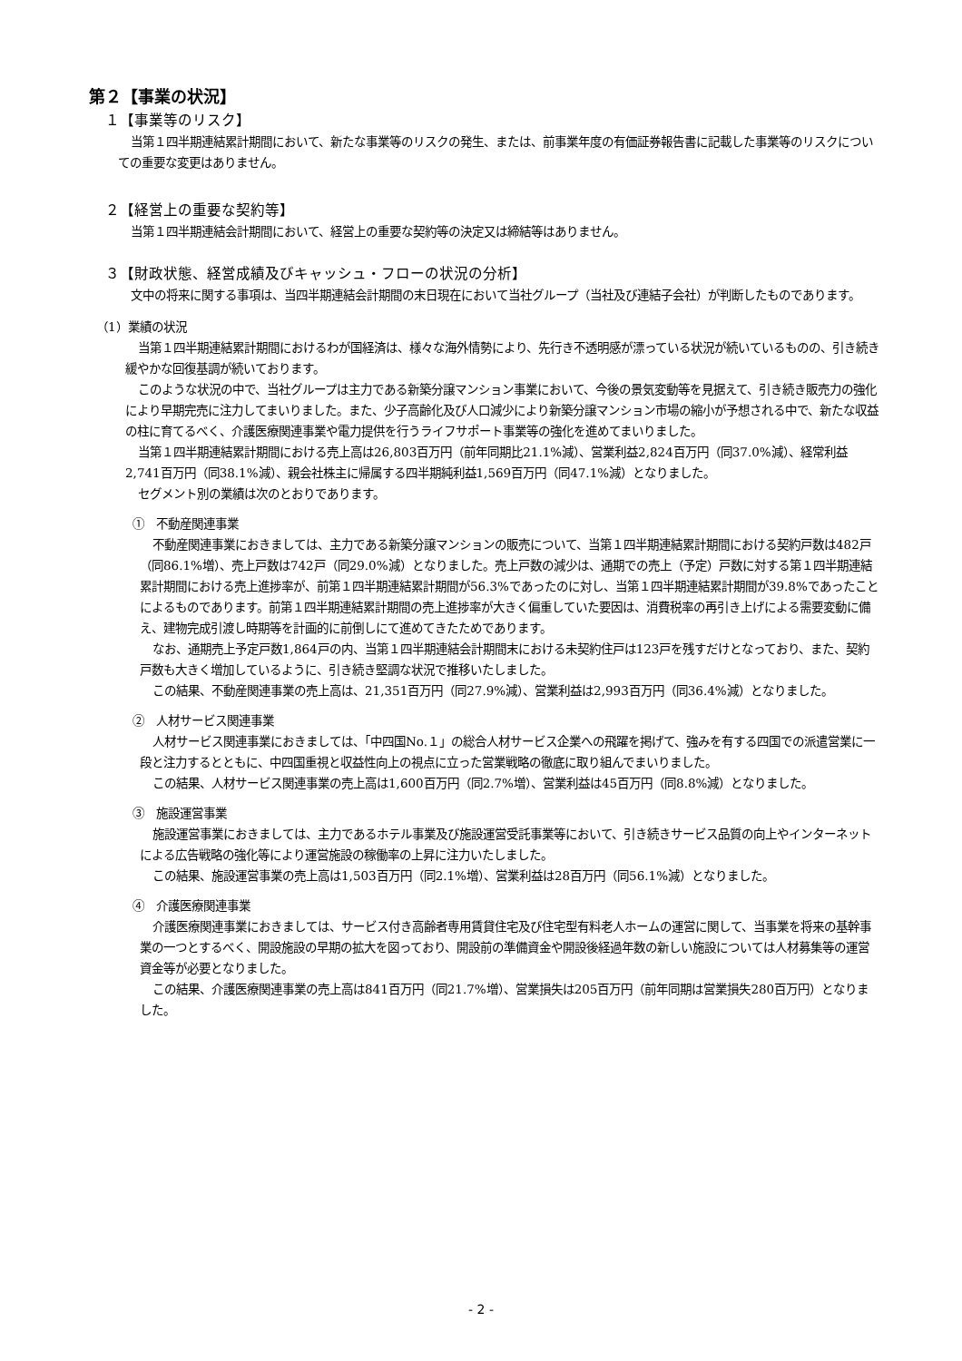第２【事業の状況】
１【事業等のリスク】
当第１四半期連結累計期間において、新たな事業等のリスクの発生、または、前事業年度の有価証券報告書に記載した事業等のリスクについての重要な変更はありません。
２【経営上の重要な契約等】
当第１四半期連結会計期間において、経営上の重要な契約等の決定又は締結等はありません。
３【財政状態、経営成績及びキャッシュ・フローの状況の分析】
文中の将来に関する事項は、当四半期連結会計期間の末日現在において当社グループ（当社及び連結子会社）が判断したものであります。
（1）業績の状況
当第１四半期連結累計期間におけるわが国経済は、様々な海外情勢により、先行き不透明感が漂っている状況が続いているものの、引き続き緩やかな回復基調が続いております。
このような状況の中で、当社グループは主力である新築分譲マンション事業において、今後の景気変動等を見据えて、引き続き販売力の強化により早期完売に注力してまいりました。また、少子高齢化及び人口減少により新築分譲マンション市場の縮小が予想される中で、新たな収益の柱に育てるべく、介護医療関連事業や電力提供を行うライフサポート事業等の強化を進めてまいりました。
当第１四半期連結累計期間における売上高は26,803百万円（前年同期比21.1%減）、営業利益2,824百万円（同37.0%減）、経常利益2,741百万円（同38.1%減）、親会社株主に帰属する四半期純利益1,569百万円（同47.1%減）となりました。
セグメント別の業績は次のとおりであります。
①　不動産関連事業
不動産関連事業におきましては、主力である新築分譲マンションの販売について、当第１四半期連結累計期間における契約戸数は482戸（同86.1%増）、売上戸数は742戸（同29.0%減）となりました。売上戸数の減少は、通期での売上（予定）戸数に対する第１四半期連結累計期間における売上進捗率が、前第１四半期連結累計期間が56.3%であったのに対し、当第１四半期連結累計期間が39.8%であったことによるものであります。前第１四半期連結累計期間の売上進捗率が大きく偏重していた要因は、消費税率の再引き上げによる需要変動に備え、建物完成引渡し時期等を計画的に前倒しにて進めてきたためであります。
なお、通期売上予定戸数1,864戸の内、当第１四半期連結会計期間末における未契約住戸は123戸を残すだけとなっており、また、契約戸数も大きく増加しているように、引き続き堅調な状況で推移いたしました。
この結果、不動産関連事業の売上高は、21,351百万円（同27.9%減）、営業利益は2,993百万円（同36.4%減）となりました。
②　人材サービス関連事業
人材サービス関連事業におきましては、「中四国No.１」の総合人材サービス企業への飛躍を掲げて、強みを有する四国での派遣営業に一段と注力するとともに、中四国重視と収益性向上の視点に立った営業戦略の徹底に取り組んでまいりました。
この結果、人材サービス関連事業の売上高は1,600百万円（同2.7%増）、営業利益は45百万円（同8.8%減）となりました。
③　施設運営事業
施設運営事業におきましては、主力であるホテル事業及び施設運営受託事業等において、引き続きサービス品質の向上やインターネットによる広告戦略の強化等により運営施設の稼働率の上昇に注力いたしました。
この結果、施設運営事業の売上高は1,503百万円（同2.1%増）、営業利益は28百万円（同56.1%減）となりました。
④　介護医療関連事業
介護医療関連事業におきましては、サービス付き高齢者専用賃貸住宅及び住宅型有料老人ホームの運営に関して、当事業を将来の基幹事業の一つとするべく、開設施設の早期の拡大を図っており、開設前の準備資金や開設後経過年数の新しい施設については人材募集等の運営資金等が必要となりました。
この結果、介護医療関連事業の売上高は841百万円（同21.7%増）、営業損失は205百万円（前年同期は営業損失280百万円）となりました。
- 2 -